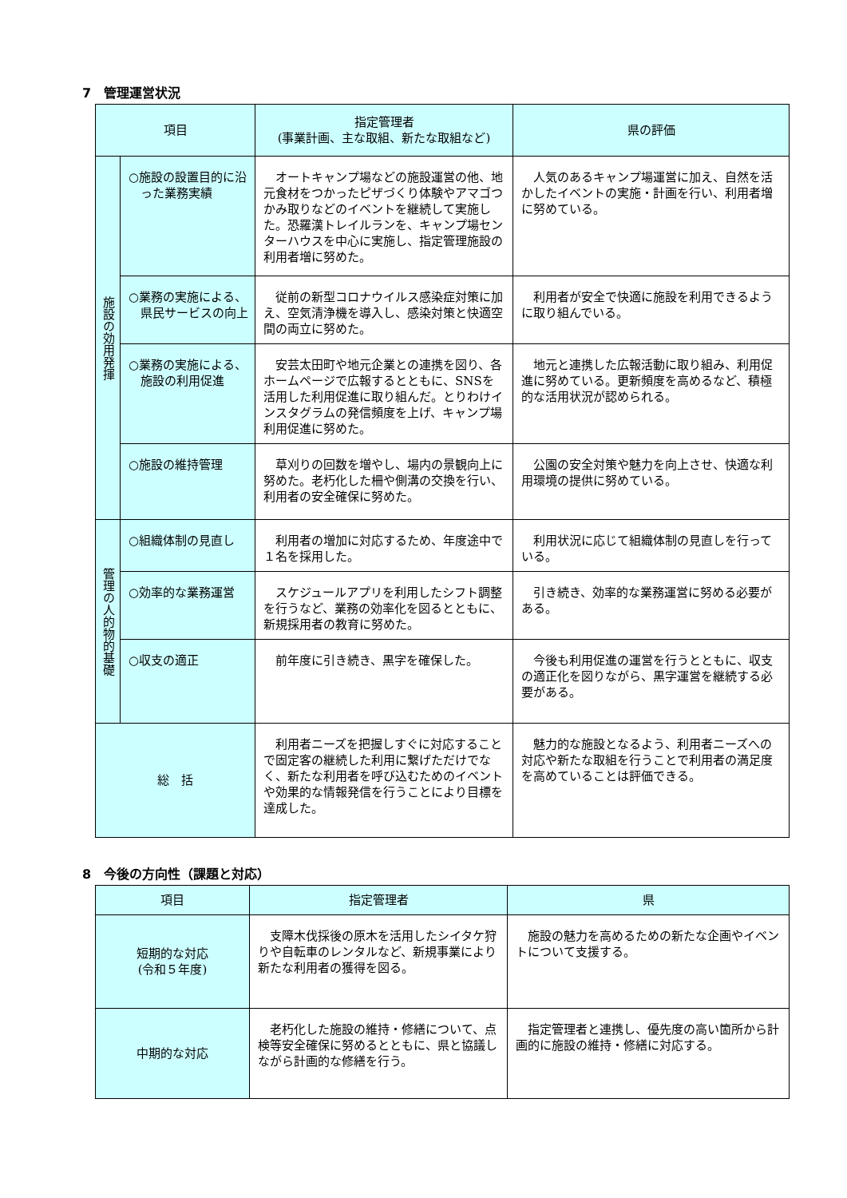7　管理運営状況
| 項目 | | 指定管理者 (事業計画、主な取組、新たな取組など) | 県の評価 |
| --- | --- | --- | --- |
| 施設の効用発揮 | ○施設の設置目的に沿った業務実績 | オートキャンプ場などの施設運営の他、地元食材をつかったピザづくり体験やアマゴつかみ取りなどのイベントを継続して実施した。恐羅漢トレイルランを、キャンプ場センターハウスを中心に実施し、指定管理施設の利用者増に努めた。 | 人気のあるキャンプ場運営に加え、自然を活かしたイベントの実施・計画を行い、利用者増に努めている。 |
| | ○業務の実施による、県民サービスの向上 | 従前の新型コロナウイルス感染症対策に加え、空気清浄機を導入し、感染対策と快適空間の両立に努めた。 | 利用者が安全で快適に施設を利用できるように取り組んでいる。 |
| | ○業務の実施による、施設の利用促進 | 安芸太田町や地元企業との連携を図り、各ホームページで広報するとともに、SNSを活用した利用促進に取り組んだ。とりわけインスタグラムの発信頻度を上げ、キャンプ場利用促進に努めた。 | 地元と連携した広報活動に取り組み、利用促進に努めている。更新頻度を高めるなど、積極的な活用状況が認められる。 |
| | ○施設の維持管理 | 草刈りの回数を増やし、場内の景観向上に努めた。老朽化した柵や側溝の交換を行い、利用者の安全確保に努めた。 | 公園の安全対策や魅力を向上させ、快適な利用環境の提供に努めている。 |
| 管理の人的物的基礎 | ○組織体制の見直し | 利用者の増加に対応するため、年度途中で１名を採用した。 | 利用状況に応じて組織体制の見直しを行っている。 |
| | ○効率的な業務運営 | スケジュールアプリを利用したシフト調整を行うなど、業務の効率化を図るとともに、新規採用者の教育に努めた。 | 引き続き、効率的な業務運営に努める必要がある。 |
| | ○収支の適正 | 前年度に引き続き、黒字を確保した。 | 今後も利用促進の運営を行うとともに、収支の適正化を図りながら、黒字運営を継続する必要がある。 |
| 総 括 | | 利用者ニーズを把握しすぐに対応することで固定客の継続した利用に繋げただけでなく、新たな利用者を呼び込むためのイベントや効果的な情報発信を行うことにより目標を達成した。 | 魅力的な施設となるよう、利用者ニーズへの対応や新たな取組を行うことで利用者の満足度を高めていることは評価できる。 |
8　今後の方向性（課題と対応）
| 項目 | 指定管理者 | 県 |
| --- | --- | --- |
| 短期的な対応 (令和５年度) | 支障木伐採後の原木を活用したシイタケ狩りや自転車のレンタルなど、新規事業により新たな利用者の獲得を図る。 | 施設の魅力を高めるための新たな企画やイベントについて支援する。 |
| 中期的な対応 | 老朽化した施設の維持・修繕について、点検等安全確保に努めるとともに、県と協議しながら計画的な修繕を行う。 | 指定管理者と連携し、優先度の高い箇所から計画的に施設の維持・修繕に対応する。 |